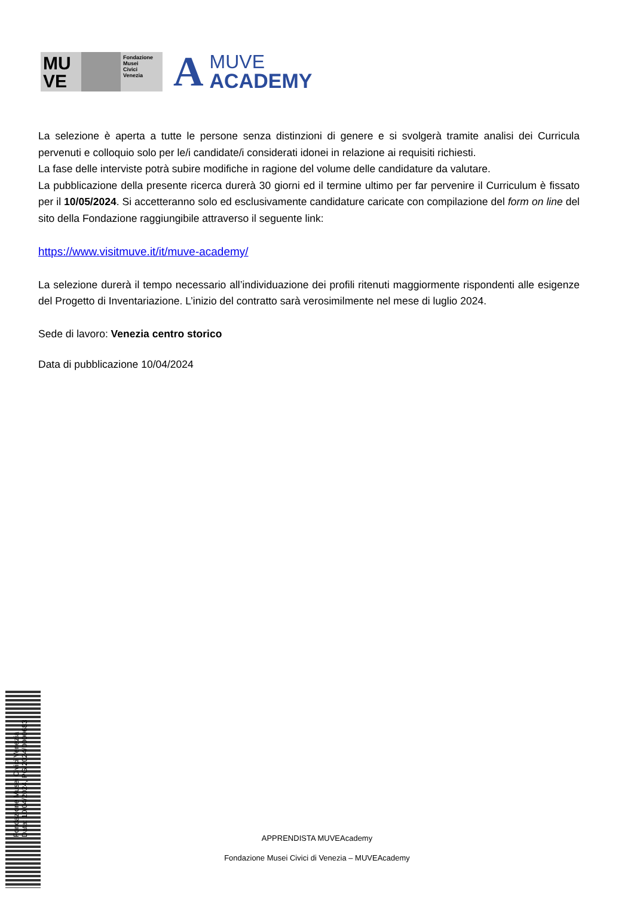MU
VE
Fondazione
Musei
Civici
Venezia
A
MUVE
ACADEMY
La selezione è aperta a tutte le persone senza distinzioni di genere e si svolgerà tramite analisi dei Curricula pervenuti e colloquio solo per le/i candidate/i considerati idonei in relazione ai requisiti richiesti.
La fase delle interviste potrà subire modifiche in ragione del volume delle candidature da valutare.
La pubblicazione della presente ricerca durerà 30 giorni ed il termine ultimo per far pervenire il Curriculum è fissato per il 10/05/2024. Si accetteranno solo ed esclusivamente candidature caricate con compilazione del form on line del sito della Fondazione raggiungibile attraverso il seguente link:
https://www.visitmuve.it/it/muve-academy/
La selezione durerà il tempo necessario all’individuazione dei profili ritenuti maggiormente rispondenti alle esigenze del Progetto di Inventariazione. L’inizio del contratto sarà verosimilmente nel mese di luglio 2024.
Sede di lavoro: Venezia centro storico
Data di pubblicazione 10/04/2024
Fondazione Musei Civici Venezia
Data: 10/04/2024, PG/2024/0000683
APPRENDISTA MUVEAcademy
Fondazione Musei Civici di Venezia – MUVEAcademy